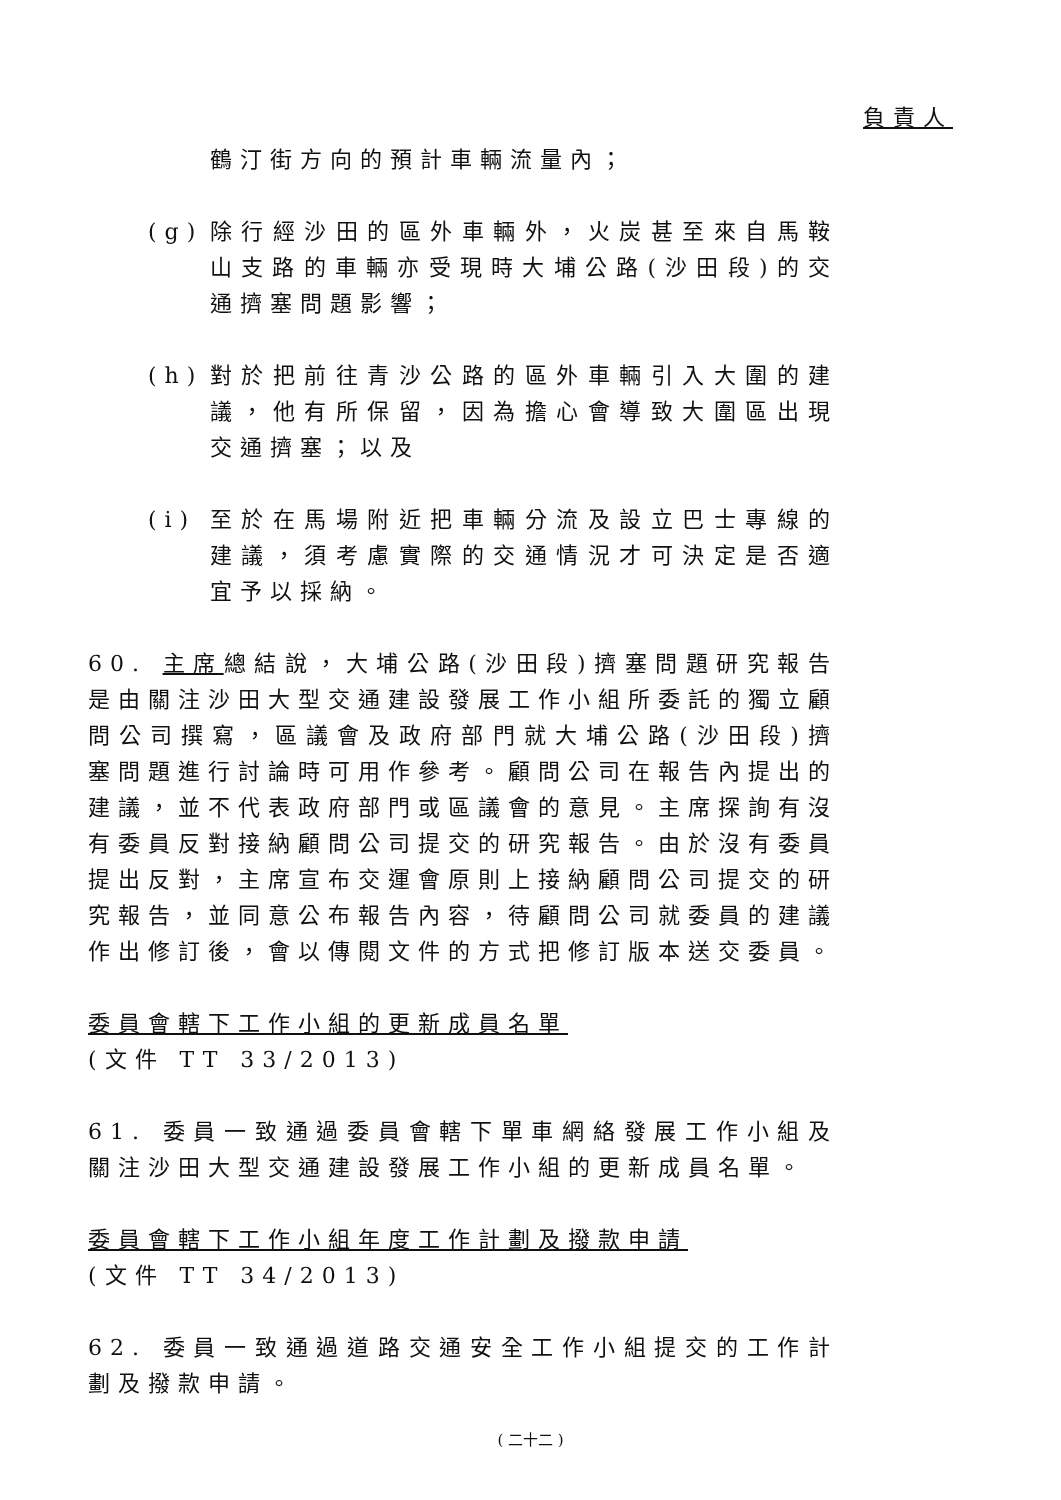負責人
鶴汀街方向的預計車輛流量內；
(g)
除行經沙田的區外車輛外，火炭甚至來自馬鞍山支路的車輛亦受現時大埔公路(沙田段)的交通擠塞問題影響；
(h)
對於把前往青沙公路的區外車輛引入大圍的建議，他有所保留，因為擔心會導致大圍區出現交通擠塞；以及
(i)
至於在馬場附近把車輛分流及設立巴士專線的建議，須考慮實際的交通情況才可決定是否適宜予以採納。
60. 主席總結說，大埔公路(沙田段)擠塞問題研究報告是由關注沙田大型交通建設發展工作小組所委託的獨立顧問公司撰寫，區議會及政府部門就大埔公路(沙田段)擠塞問題進行討論時可用作參考。顧問公司在報告內提出的建議，並不代表政府部門或區議會的意見。主席探詢有沒有委員反對接納顧問公司提交的研究報告。由於沒有委員提出反對，主席宣布交運會原則上接納顧問公司提交的研究報告，並同意公布報告內容，待顧問公司就委員的建議作出修訂後，會以傳閱文件的方式把修訂版本送交委員。
委員會轄下工作小組的更新成員名單
(文件 TT 33/2013)
61. 委員一致通過委員會轄下單車網絡發展工作小組及關注沙田大型交通建設發展工作小組的更新成員名單。
委員會轄下工作小組年度工作計劃及撥款申請
(文件 TT 34/2013)
62. 委員一致通過道路交通安全工作小組提交的工作計劃及撥款申請。
( 二十二 )